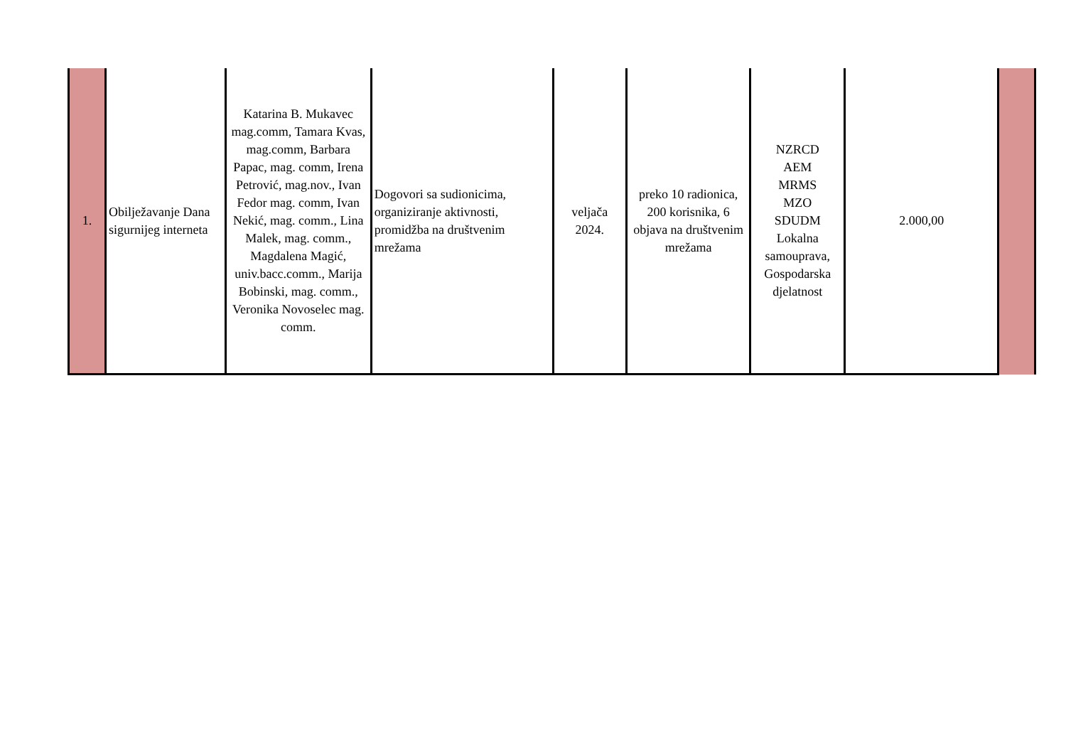| 1. | Obilježavanje Dana sigurnijeg interneta | Katarina B. Mukavec mag.comm, Tamara Kvas, mag.comm, Barbara Papac, mag. comm, Irena Petrović, mag.nov., Ivan Fedor mag. comm, Ivan Nekić, mag. comm., Lina Malek, mag. comm., Magdalena Magić, univ.bacc.comm., Marija Bobinski, mag. comm., Veronika Novoselec mag. comm. | Dogovori sa sudionicima, organiziranje aktivnosti, promidžba na društvenim mrežama | veljača 2024. | preko 10 radionica, 200 korisnika, 6 objava na društvenim mrežama | NZRCD AEM MRMS MZO SDUDM Lokalna samouprava, Gospodarska djelatnost | 2.000,00 | |